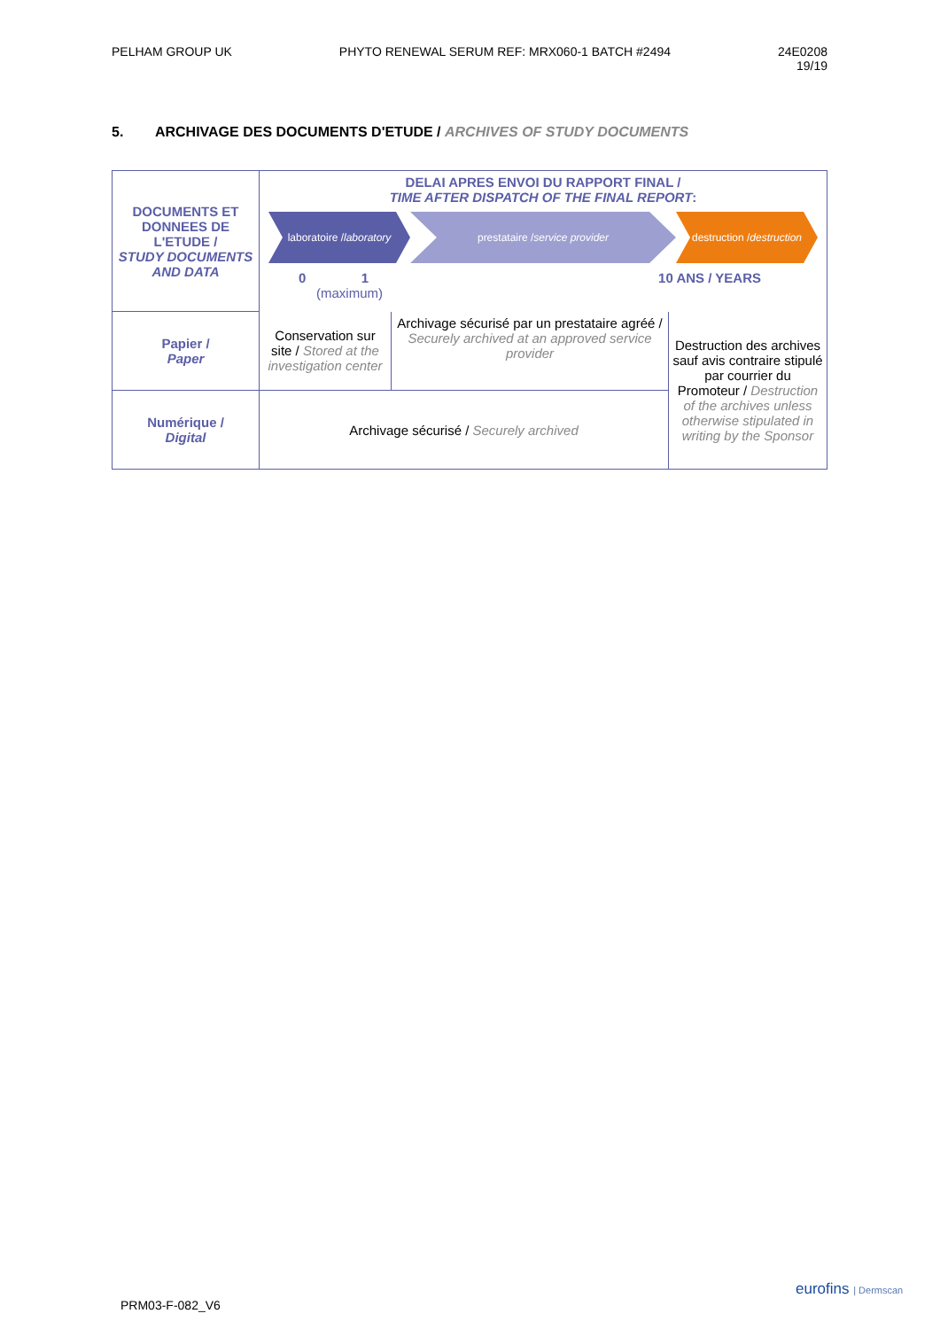PELHAM GROUP UK PHYTO RENEWAL SERUM REF: MRX060-1 BATCH #2494 24E0208
19/19
5. ARCHIVAGE DES DOCUMENTS D'ETUDE / ARCHIVES OF STUDY DOCUMENTS
| DOCUMENTS ET DONNEES DE L'ETUDE / STUDY DOCUMENTS AND DATA | DELAI APRES ENVOI DU RAPPORT FINAL / TIME AFTER DISPATCH OF THE FINAL REPORT : laboratoire / laboratory prestataire / service provider destruction / destruction 0 1 10 ANS / YEARS (maximum) | | |
| Papier / Paper | Conservation sur site / Stored at the investigation center | Archivage sécurisé par un prestataire agréé / Securely archived at an approved service provider | Destruction des archives sauf avis contraire stipulé par courrier du Promoteur / Destruction of the archives unless otherwise stipulated in writing by the Sponsor |
| Numérique / Digital | Archivage sécurisé / Securely archived | | |
PRM03-F-082_V6
eurofins | Dermscan